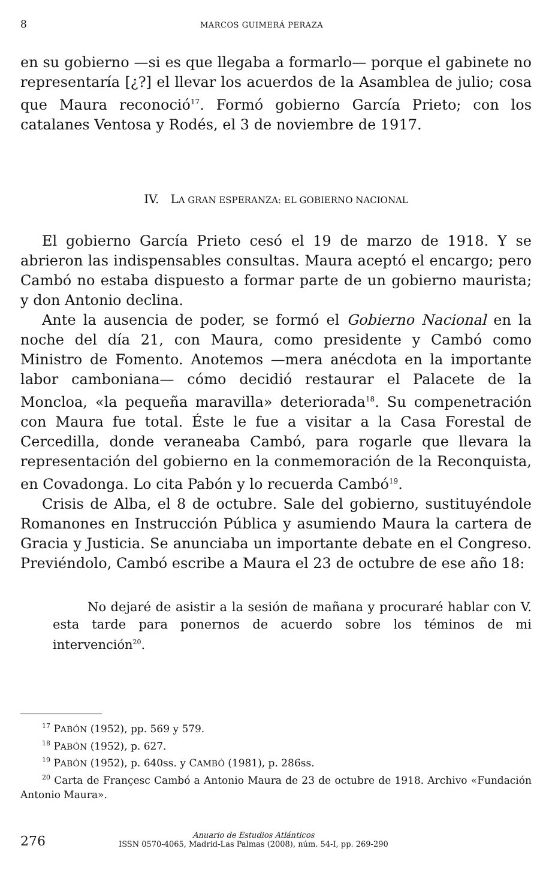8 MARCOS GUIMERÁ PERAZA
en su gobierno —si es que llegaba a formarlo— porque el gabinete no representaría [¿?] el llevar los acuerdos de la Asamblea de julio; cosa que Maura reconoció<sup>17</sup>. Formó gobierno García Prieto; con los catalanes Ventosa y Rodés, el 3 de noviembre de 1917.
IV. LA GRAN ESPERANZA: EL GOBIERNO NACIONAL
El gobierno García Prieto cesó el 19 de marzo de 1918. Y se abrieron las indispensables consultas. Maura aceptó el encargo; pero Cambó no estaba dispuesto a formar parte de un gobierno maurista; y don Antonio declina.
Ante la ausencia de poder, se formó el Gobierno Nacional en la noche del día 21, con Maura, como presidente y Cambó como Ministro de Fomento. Anotemos —mera anécdota en la importante labor camboniana— cómo decidió restaurar el Palacete de la Moncloa, «la pequeña maravilla» deteriorada<sup>18</sup>. Su compenetración con Maura fue total. Éste le fue a visitar a la Casa Forestal de Cercedilla, donde veraneaba Cambó, para rogarle que llevara la representación del gobierno en la conmemoración de la Reconquista, en Covadonga. Lo cita Pabón y lo recuerda Cambó<sup>19</sup>.
Crisis de Alba, el 8 de octubre. Sale del gobierno, sustituyéndole Romanones en Instrucción Pública y asumiendo Maura la cartera de Gracia y Justicia. Se anunciaba un importante debate en el Congreso. Previéndolo, Cambó escribe a Maura el 23 de octubre de ese año 18:
No dejaré de asistir a la sesión de mañana y procuraré hablar con V. esta tarde para ponernos de acuerdo sobre los téminos de mi intervención<sup>20</sup>.
<sup>17</sup> PABÓN (1952), pp. 569 y 579.
<sup>18</sup> PABÓN (1952), p. 627.
<sup>19</sup> PABÓN (1952), p. 640ss. y CAMBÓ (1981), p. 286ss.
<sup>20</sup> Carta de Françesc Cambó a Antonio Maura de 23 de octubre de 1918. Archivo «Fundación Antonio Maura».
276
Anuario de Estudios Atlánticos
ISSN 0570-4065, Madrid-Las Palmas (2008), núm. 54-I, pp. 269-290